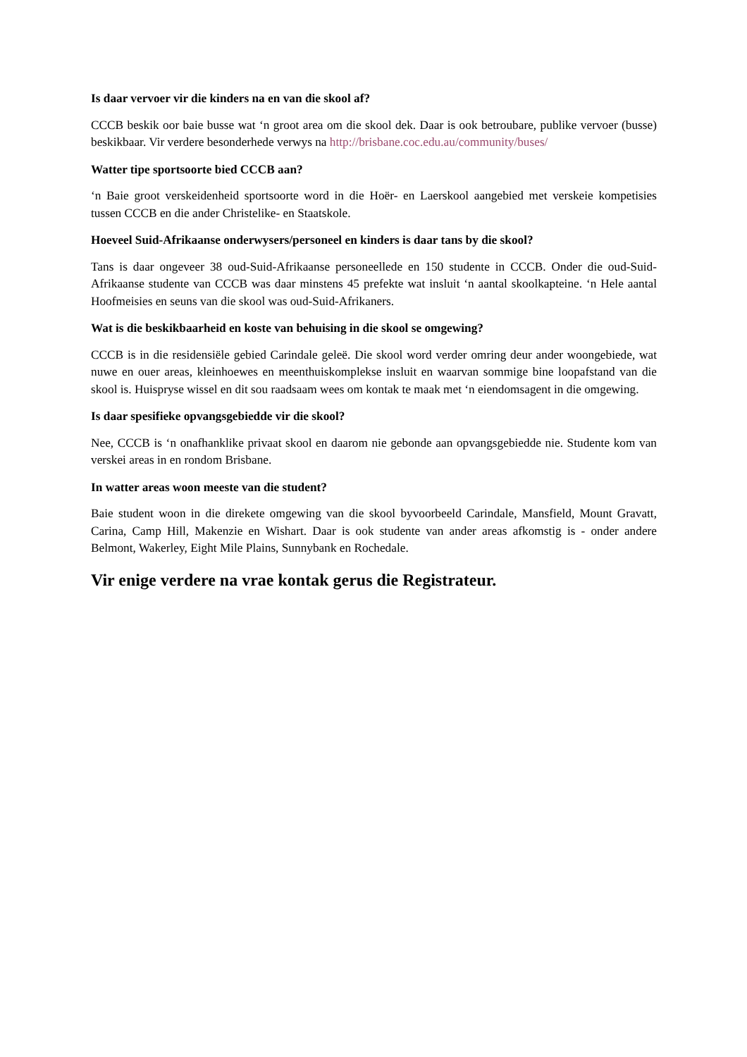Is daar vervoer vir die kinders na en van die skool af?
CCCB beskik oor baie busse wat ‘n groot area om die skool dek. Daar is ook betroubare, publike vervoer (busse) beskikbaar. Vir verdere besonderhede verwys na http://brisbane.coc.edu.au/community/buses/
Watter tipe sportsoorte bied CCCB aan?
‘n Baie groot verskeidenheid sportsoorte word in die Hoër- en Laerskool aangebied met verskeie kompetisies tussen CCCB en die ander Christelike- en Staatskole.
Hoeveel Suid-Afrikaanse onderwysers/personeel en kinders is daar tans by die skool?
Tans is daar ongeveer 38 oud-Suid-Afrikaanse personeellede en 150 studente in CCCB. Onder die oud-Suid-Afrikaanse studente van CCCB was daar minstens 45 prefekte wat insluit ‘n aantal skoolkapteine. ‘n Hele aantal Hoofmeisies en seuns van die skool was oud-Suid-Afrikaners.
Wat is die beskikbaarheid en koste van behuising in die skool se omgewing?
CCCB is in die residensiële gebied Carindale geleë. Die skool word verder omring deur ander woongebiede, wat nuwe en ouer areas, kleinhoewes en meenthuiskomplekse insluit en waarvan sommige bine loopafstand van die skool is. Huispryse wissel en dit sou raadsaam wees om kontak te maak met ‘n eiendomsagent in die omgewing.
Is daar spesifieke opvangsgebiedde vir die skool?
Nee, CCCB is ‘n onafhanklike privaat skool en daarom nie gebonde aan opvangsgebiedde nie. Studente kom van verskei areas in en rondom Brisbane.
In watter areas woon meeste van die student?
Baie student woon in die direkete omgewing van die skool byvoorbeeld Carindale, Mansfield, Mount Gravatt, Carina, Camp Hill, Makenzie en Wishart. Daar is ook studente van ander areas afkomstig is - onder andere Belmont, Wakerley, Eight Mile Plains, Sunnybank en Rochedale.
Vir enige verdere na vrae kontak gerus die Registrateur.